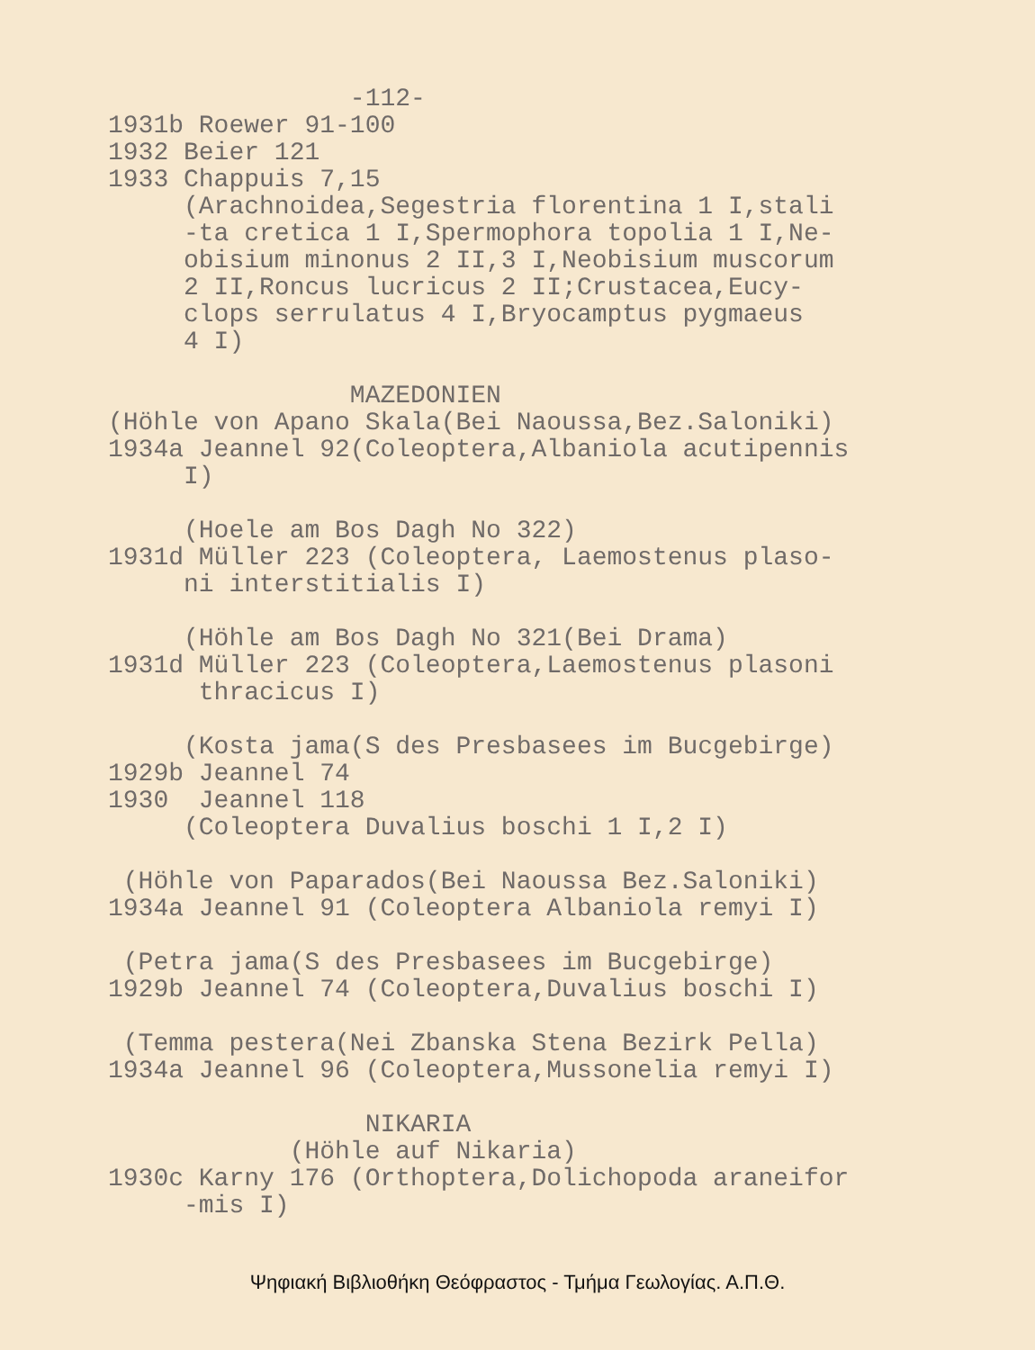-112-
1931b Roewer 91-100
1932 Beier 121
1933 Chappuis 7,15
(Arachnoidea,Segestria florentina 1 I,stali
-ta cretica 1 I,Spermophora topolia 1 I,Ne-
obisium minonus 2 II,3 I,Neobisium muscorum
2 II,Roncus lucricus 2 II;Crustacea,Eucy-
clops serrulatus 4 I,Bryocamptus pygmaeus
4 I)
MAZEDONIEN
(Höhle von Apano Skala(Bei Naoussa,Bez.Saloniki)
1934a Jeannel 92(Coleoptera,Albaniola acutipennis
I)
(Hoele am Bos Dagh No 322)
1931d Müller 223 (Coleoptera, Laemostenus plaso-
ni interstitialis I)
(Höhle am Bos Dagh No 321(Bei Drama)
1931d Müller 223 (Coleoptera,Laemostenus plasoni
thracicus I)
(Kosta jama(S des Presbasees im Bucgebirge)
1929b Jeannel 74
1930 Jeannel 118
(Coleoptera Duvalius boschi 1 I,2 I)
(Höhle von Paparados(Bei Naoussa Bez.Saloniki)
1934a Jeannel 91 (Coleoptera Albaniola remyi I)
(Petra jama(S des Presbasees im Bucgebirge)
1929b Jeannel 74 (Coleoptera,Duvalius boschi I)
(Temma pestera(Nei Zbanska Stena Bezirk Pella)
1934a Jeannel 96 (Coleoptera,Mussonelia remyi I)
NIKARIA
(Höhle auf Nikaria)
1930c Karny 176 (Orthoptera,Dolichopoda araneifor
-mis I)
Ψηφιακή Βιβλιοθήκη Θεόφραστος - Τμήμα Γεωλογίας. Α.Π.Θ.